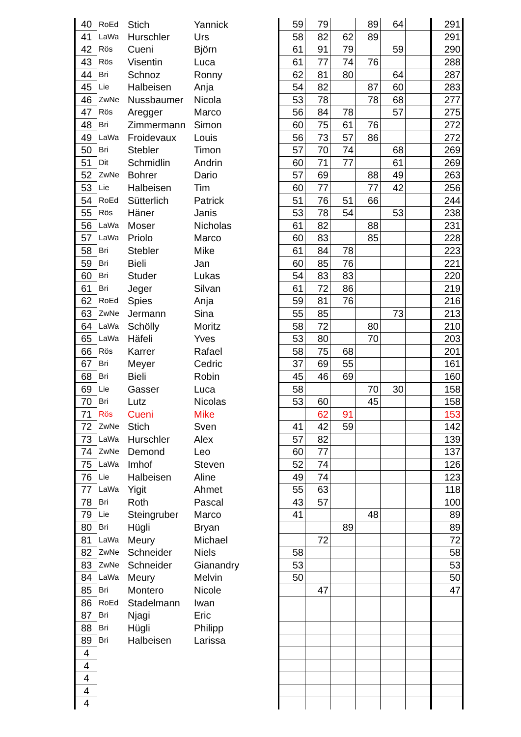| 40 | RoEd | Stich | Yannick | | 59 | 79 | | 89 | 64 | | 291 |
| 41 | LaWa | Hurschler | Urs | | 58 | 82 | 62 | 89 | | | 291 |
| 42 | Rös | Cueni | Björn | | 61 | 91 | 79 | | 59 | | 290 |
| 43 | Rös | Visentin | Luca | | 61 | 77 | 74 | 76 | | | 288 |
| 44 | Bri | Schnoz | Ronny | | 62 | 81 | 80 | | 64 | | 287 |
| 45 | Lie | Halbeisen | Anja | | 54 | 82 | | 87 | 60 | | 283 |
| 46 | ZwNe | Nussbaumer | Nicola | | 53 | 78 | | 78 | 68 | | 277 |
| 47 | Rös | Aregger | Marco | | 56 | 84 | 78 | | 57 | | 275 |
| 48 | Bri | Zimmermann | Simon | | 60 | 75 | 61 | 76 | | | 272 |
| 49 | LaWa | Froidevaux | Louis | | 56 | 73 | 57 | 86 | | | 272 |
| 50 | Bri | Stebler | Timon | | 57 | 70 | 74 | | 68 | | 269 |
| 51 | Dit | Schmidlin | Andrin | | 60 | 71 | 77 | | 61 | | 269 |
| 52 | ZwNe | Bohrer | Dario | | 57 | 69 | | 88 | 49 | | 263 |
| 53 | Lie | Halbeisen | Tim | | 60 | 77 | | 77 | 42 | | 256 |
| 54 | RoEd | Sütterlich | Patrick | | 51 | 76 | 51 | 66 | | | 244 |
| 55 | Rös | Häner | Janis | | 53 | 78 | 54 | | 53 | | 238 |
| 56 | LaWa | Moser | Nicholas | | 61 | 82 | | 88 | | | 231 |
| 57 | LaWa | Priolo | Marco | | 60 | 83 | | 85 | | | 228 |
| 58 | Bri | Stebler | Mike | | 61 | 84 | 78 | | | | 223 |
| 59 | Bri | Bieli | Jan | | 60 | 85 | 76 | | | | 221 |
| 60 | Bri | Studer | Lukas | | 54 | 83 | 83 | | | | 220 |
| 61 | Bri | Jeger | Silvan | | 61 | 72 | 86 | | | | 219 |
| 62 | RoEd | Spies | Anja | | 59 | 81 | 76 | | | | 216 |
| 63 | ZwNe | Jermann | Sina | | 55 | 85 | | | 73 | | 213 |
| 64 | LaWa | Schölly | Moritz | | 58 | 72 | | 80 | | | 210 |
| 65 | LaWa | Häfeli | Yves | | 53 | 80 | | 70 | | | 203 |
| 66 | Rös | Karrer | Rafael | | 58 | 75 | 68 | | | | 201 |
| 67 | Bri | Meyer | Cedric | | 37 | 69 | 55 | | | | 161 |
| 68 | Bri | Bieli | Robin | | 45 | 46 | 69 | | | | 160 |
| 69 | Lie | Gasser | Luca | | 58 | | | 70 | 30 | | 158 |
| 70 | Bri | Lutz | Nicolas | | 53 | 60 | | 45 | | | 158 |
| 71 | Rös | Cueni | Mike | | | 62 | 91 | | | | 153 |
| 72 | ZwNe | Stich | Sven | | 41 | 42 | 59 | | | | 142 |
| 73 | LaWa | Hurschler | Alex | | 57 | 82 | | | | | 139 |
| 74 | ZwNe | Demond | Leo | | 60 | 77 | | | | | 137 |
| 75 | LaWa | Imhof | Steven | | 52 | 74 | | | | | 126 |
| 76 | Lie | Halbeisen | Aline | | 49 | 74 | | | | | 123 |
| 77 | LaWa | Yigit | Ahmet | | 55 | 63 | | | | | 118 |
| 78 | Bri | Roth | Pascal | | 43 | 57 | | | | | 100 |
| 79 | Lie | Steingruber | Marco | | 41 | | | 48 | | | 89 |
| 80 | Bri | Hügli | Bryan | | | | 89 | | | | 89 |
| 81 | LaWa | Meury | Michael | | | 72 | | | | | 72 |
| 82 | ZwNe | Schneider | Niels | | 58 | | | | | | 58 |
| 83 | ZwNe | Schneider | Gianandry | | 53 | | | | | | 53 |
| 84 | LaWa | Meury | Melvin | | 50 | | | | | | 50 |
| 85 | Bri | Montero | Nicole | | | 47 | | | | | 47 |
| 86 | RoEd | Stadelmann | Iwan | | | | | | | | |
| 87 | Bri | Njagi | Eric | | | | | | | | |
| 88 | Bri | Hügli | Philipp | | | | | | | | |
| 89 | Bri | Halbeisen | Larissa | | | | | | | | |
| 4 | | | | | | | | | | | |
| 4 | | | | | | | | | | | |
| 4 | | | | | | | | | | | |
| 4 | | | | | | | | | | | |
| 4 | | | | | | | | | | | |